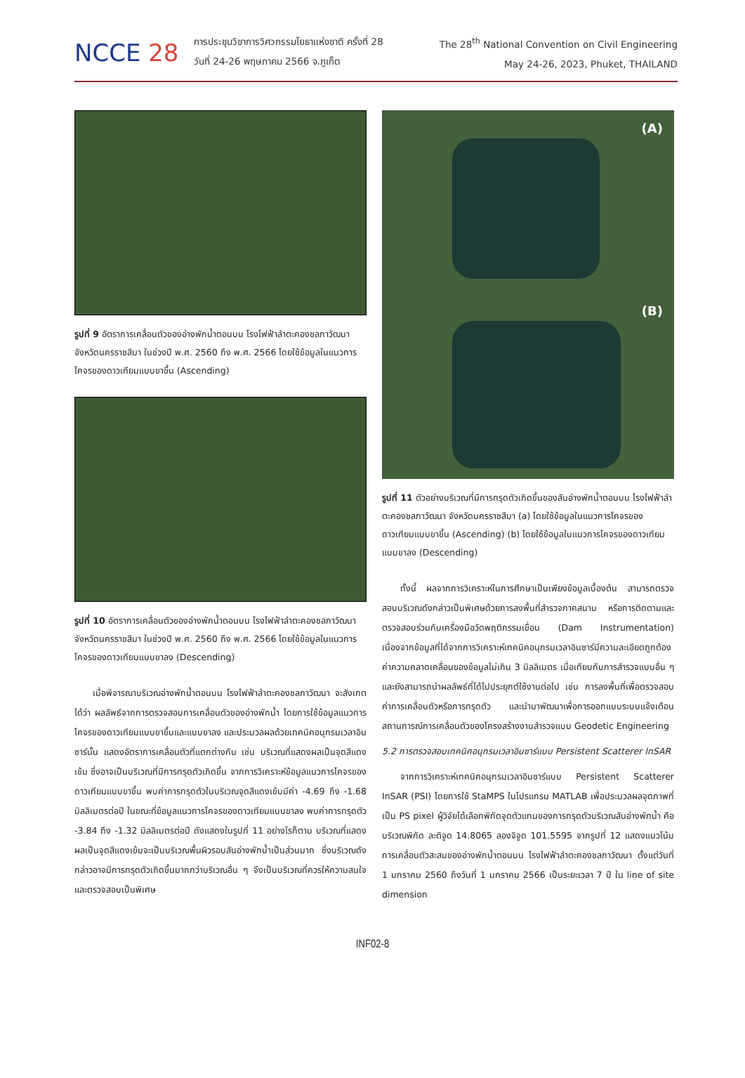NCCE 28
การประชุมวิชาการวิศวกรรมโยธาแห่งชาติ ครั้งที่ 28
วันที่ 24-26 พฤษภาคม 2566 จ.ภูเก็ต
The 28<sup>th</sup> National Convention on Civil Engineering
May 24-26, 2023, Phuket, THAILAND
รูปที่ 9 อัตราการเคลื่อนตัวของอ่างพักน้ำตอนบน โรงไฟฟ้าลำตะคองชลภาวัฒนา จังหวัดนครราชสีมา ในช่วงปี พ.ศ. 2560 ถึง พ.ศ. 2566 โดยใช้ข้อมูลในแนวการโคจรของดาวเทียมแบบขาขึ้น (Ascending)
รูปที่ 10 อัตราการเคลื่อนตัวของอ่างพักน้ำตอนบน โรงไฟฟ้าลำตะคองชลภาวัฒนา จังหวัดนครราชสีมา ในช่วงปี พ.ศ. 2560 ถึง พ.ศ. 2566 โดยใช้ข้อมูลในแนวการโคจรของดาวเทียมแบบขาลง (Descending)
เมื่อพิจารณาบริเวณอ่างพักน้ำตอนบน โรงไฟฟ้าลำตะคองชลภาวัฒนา จะสังเกตได้ว่า ผลลัพธ์จากการตรวจสอบการเคลื่อนตัวของอ่างพักน้ำ โดยการใช้ข้อมูลแนวการโคจรของดาวเทียมแบบขาขึ้นและแบบขาลง และประมวลผลด้วยเทคนิคอนุกรมเวลาอินซาร์นั้น แสดงอัตราการเคลื่อนตัวที่แตกต่างกัน เช่น บริเวณที่แสดงผลเป็นจุดสีแดงเข้ม ซึ่งอาจเป็นบริเวณที่มีการทรุดตัวเกิดขึ้น จากการวิเคราะห์ข้อมูลแนวการโคจรของดาวเทียมแบบขาขึ้น พบค่าการทรุดตัวในบริเวณจุดสีแดงเข้มมีค่า -4.69 ถึง -1.68 มิลลิเมตรต่อปี ในขณะที่ข้อมูลแนวการโคจรของดาวเทียมแบบขาลง พบค่าการทรุดตัว -3.84 ถึง -1.32 มิลลิเมตรต่อปี ดังแสดงในรูปที่ 11 อย่างไรก็ตาม บริเวณที่แสดงผลเป็นจุดสีแดงเข้มจะเป็นบริเวณพื้นผิวรอบสันอ่างพักน้ำเป็นส่วนมาก ซึ่งบริเวณดังกล่าวอาจมีการทรุดตัวเกิดขึ้นมากกว่าบริเวณอื่น ๆ จึงเป็นบริเวณที่ควรให้ความสนใจและตรวจสอบเป็นพิเศษ
(A)
(B)
รูปที่ 11 ตัวอย่างบริเวณที่มีการทรุดตัวเกิดขึ้นของสันอ่างพักน้ำตอนบน โรงไฟฟ้าลำตะคองชลภาวัฒนา จังหวัดนครราชสีมา (a) โดยใช้ข้อมูลในแนวการโคจรของดาวเทียมแบบขาขึ้น (Ascending) (b) โดยใช้ข้อมูลในแนวการโคจรของดาวเทียมแบบขาลง (Descending)
ทั้งนี้ ผลจากการวิเคราะห์ในการศึกษาเป็นเพียงข้อมูลเบื้องต้น สามารถตรวจสอบบริเวณดังกล่าวเป็นพิเศษด้วยการลงพื้นที่สำรวจภาคสนาม หรือการติดตามและตรวจสอบร่วมกับเครื่องมือวัดพฤติกรรมเขื่อน (Dam Instrumentation) เนื่องจากข้อมูลที่ได้จากการวิเคราะห์เทคนิคอนุกรมเวลาอินซาร์มีความละเอียดถูกต้อง ค่าความคลาดเคลื่อนของข้อมูลไม่เกิน 3 มิลลิเมตร เมื่อเทียบกับการสำรวจแบบอื่น ๆ และยังสามารถนำผลลัพธ์ที่ได้ไปประยุกต์ใช้งานต่อไป เช่น การลงพื้นที่เพื่อตรวจสอบค่าการเคลื่อนตัวหรือการทรุดตัว และนำมาพัฒนาเพื่อการออกแบบระบบแจ้งเตือนสถานการณ์การเคลื่อนตัวของโครงสร้างงานสำรวจแบบ Geodetic Engineering
5.2 การตรวจสอบเทคนิคอนุกรมเวลาอินซาร์แบบ Persistent Scatterer InSAR
จากการวิเคราะห์เทคนิคอนุกรมเวลาอินซาร์แบบ Persistent Scatterer InSAR (PSI) โดยการใช้ StaMPS ในโปรแกรม MATLAB เพื่อประมวลผลจุดภาพที่เป็น PS pixel ผู้วิจัยได้เลือกพิกัดจุดตัวแทนของการทรุดตัวบริเวณสันอ่างพักน้ำ คือ บริเวณพิกัด ละติจูด 14.8065 ลองจิจูด 101.5595 จากรูปที่ 12 แสดงแนวโน้มการเคลื่อนตัวสะสมของอ่างพักน้ำตอนบน โรงไฟฟ้าลำตะคองชลภาวัฒนา ตั้งแต่วันที่ 1 มกราคม 2560 ถึงวันที่ 1 มกราคม 2566 เป็นระยะเวลา 7 ปี ใน line of site dimension
INF02-8